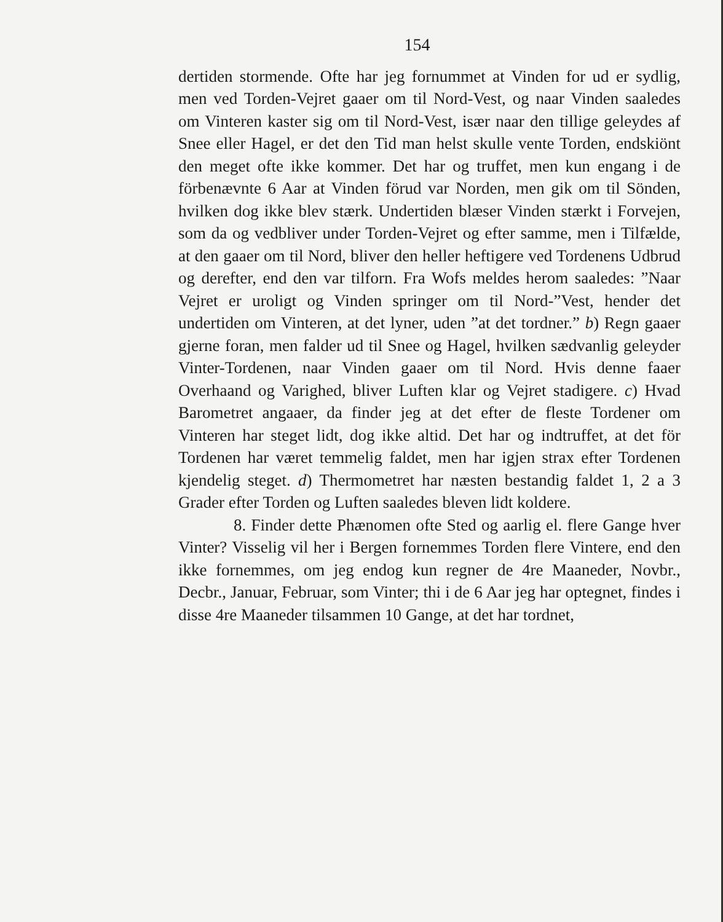154
dertiden stormende. Ofte har jeg fornummet at Vinden for ud er sydlig, men ved Torden-Vejret gaaer om til Nord-Vest, og naar Vinden saaledes om Vinteren kaster sig om til Nord-Vest, især naar den tillige geleydes af Snee eller Hagel, er det den Tid man helst skulle vente Torden, endskiönt den meget ofte ikke kommer. Det har og truffet, men kun engang i de förbenævnte 6 Aar at Vinden förud var Norden, men gik om til Sönden, hvilken dog ikke blev stærk. Undertiden blæser Vinden stærkt i Forvejen, som da og vedbliver under Torden-Vejret og efter samme, men i Tilfælde, at den gaaer om til Nord, bliver den heller heftigere ved Tordenens Udbrud og derefter, end den var tilforn. Fra Wofs meldes herom saaledes: ”Naar Vejret er uroligt og Vinden springer om til Nord-”Vest, hender det undertiden om Vinteren, at det lyner, uden ”at det tordner.” b) Regn gaaer gjerne foran, men falder ud til Snee og Hagel, hvilken sædvanlig geleyder Vinter-Tordenen, naar Vinden gaaer om til Nord. Hvis denne faaer Overhaand og Varighed, bliver Luften klar og Vejret stadigere. c) Hvad Barometret angaaer, da finder jeg at det efter de fleste Tordener om Vinteren har steget lidt, dog ikke altid. Det har og indtruffet, at det för Tordenen har været temmelig faldet, men har igjen strax efter Tordenen kjendelig steget. d) Thermometret har næsten bestandig faldet 1, 2 a 3 Grader efter Torden og Luften saaledes bleven lidt koldere.
8. Finder dette Phænomen ofte Sted og aarlig el. flere Gange hver Vinter? Visselig vil her i Bergen fornemmes Torden flere Vintere, end den ikke fornemmes, om jeg endog kun regner de 4re Maaneder, Novbr., Decbr., Januar, Februar, som Vinter; thi i de 6 Aar jeg har optegnet, findes i disse 4re Maaneder tilsammen 10 Gange, at det har tordnet,